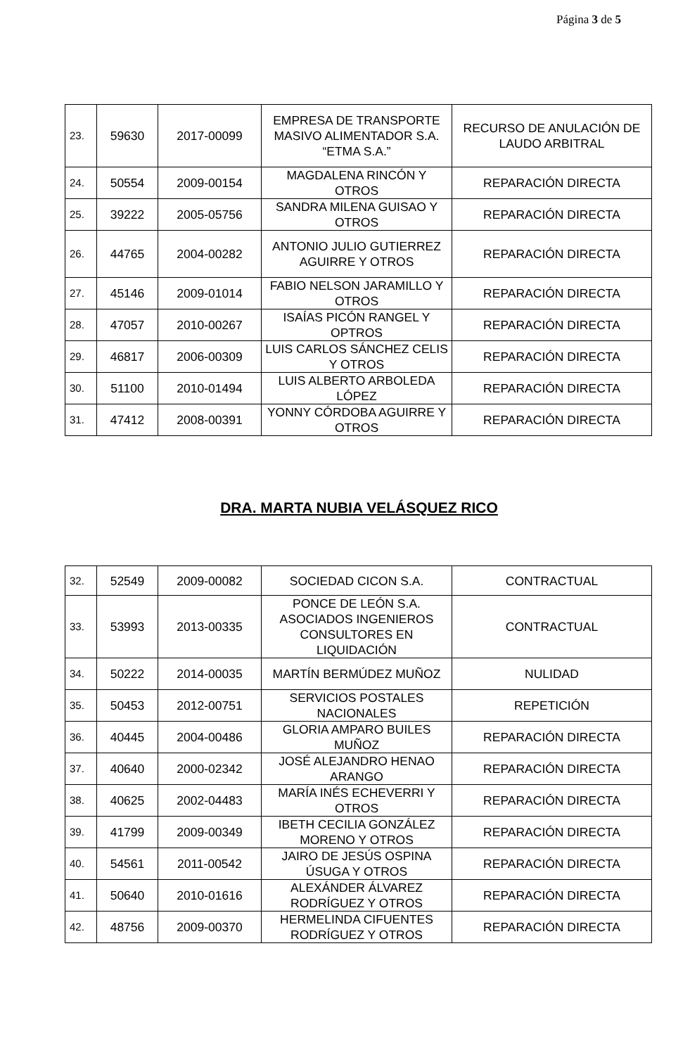Página 3 de 5
| 23. | 59630 | 2017-00099 | EMPRESA DE TRANSPORTE MASIVO ALIMENTADOR S.A. “ETMA S.A.” | RECURSO DE ANULACIÓN DE LAUDO ARBITRAL |
| 24. | 50554 | 2009-00154 | MAGDALENA RINCÓN Y OTROS | REPARACIÓN DIRECTA |
| 25. | 39222 | 2005-05756 | SANDRA MILENA GUISAO Y OTROS | REPARACIÓN DIRECTA |
| 26. | 44765 | 2004-00282 | ANTONIO JULIO GUTIERREZ AGUIRRE Y OTROS | REPARACIÓN DIRECTA |
| 27. | 45146 | 2009-01014 | FABIO NELSON JARAMILLO Y OTROS | REPARACIÓN DIRECTA |
| 28. | 47057 | 2010-00267 | ISAÍAS PICÓN RANGEL Y OPTROS | REPARACIÓN DIRECTA |
| 29. | 46817 | 2006-00309 | LUIS CARLOS SÁNCHEZ CELIS Y OTROS | REPARACIÓN DIRECTA |
| 30. | 51100 | 2010-01494 | LUIS ALBERTO ARBOLEDA LÓPEZ | REPARACIÓN DIRECTA |
| 31. | 47412 | 2008-00391 | YONNY CÓRDOBA AGUIRRE Y OTROS | REPARACIÓN DIRECTA |
DRA. MARTA NUBIA VELÁSQUEZ RICO
| 32. | 52549 | 2009-00082 | SOCIEDAD CICON S.A. | CONTRACTUAL |
| 33. | 53993 | 2013-00335 | PONCE DE LEÓN S.A. ASOCIADOS INGENIEROS CONSULTORES EN LIQUIDACIÓN | CONTRACTUAL |
| 34. | 50222 | 2014-00035 | MARTÍN BERMÚDEZ MUÑOZ | NULIDAD |
| 35. | 50453 | 2012-00751 | SERVICIOS POSTALES NACIONALES | REPETICIÓN |
| 36. | 40445 | 2004-00486 | GLORIA AMPARO BUILES MUÑOZ | REPARACIÓN DIRECTA |
| 37. | 40640 | 2000-02342 | JOSÉ ALEJANDRO HENAO ARANGO | REPARACIÓN DIRECTA |
| 38. | 40625 | 2002-04483 | MARÍA INÉS ECHEVERRI Y OTROS | REPARACIÓN DIRECTA |
| 39. | 41799 | 2009-00349 | IBETH CECILIA GONZÁLEZ MORENO Y OTROS | REPARACIÓN DIRECTA |
| 40. | 54561 | 2011-00542 | JAIRO DE JESÚS OSPINA ÚSUGA Y OTROS | REPARACIÓN DIRECTA |
| 41. | 50640 | 2010-01616 | ALEXÁNDER ÁLVAREZ RODRÍGUEZ Y OTROS | REPARACIÓN DIRECTA |
| 42. | 48756 | 2009-00370 | HERMELINDA CIFUENTES RODRÍGUEZ Y OTROS | REPARACIÓN DIRECTA |